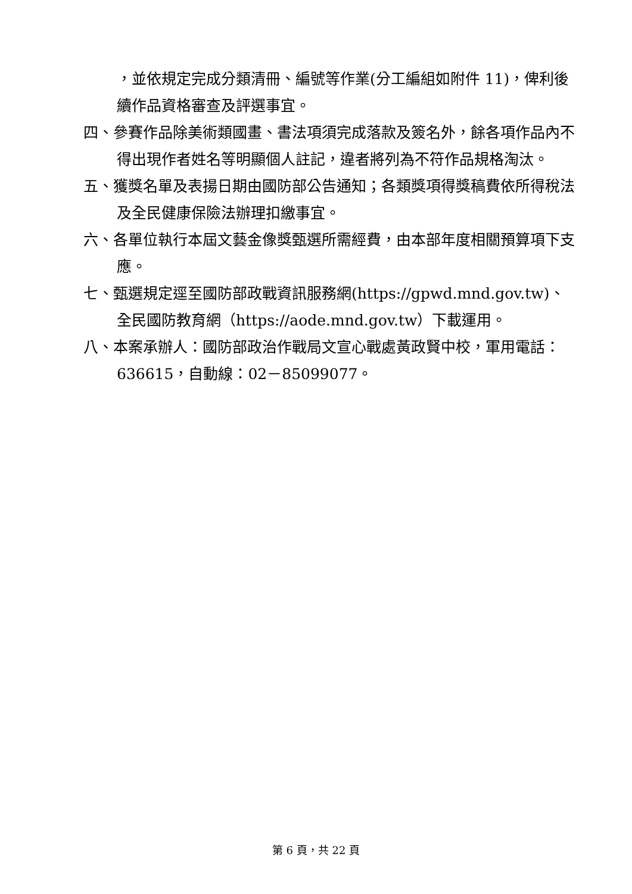，並依規定完成分類清冊、編號等作業(分工編組如附件 11)，俾利後續作品資格審查及評選事宜。
四、參賽作品除美術類國畫、書法項須完成落款及簽名外，餘各項作品內不得出現作者姓名等明顯個人註記，違者將列為不符作品規格淘汰。
五、獲獎名單及表揚日期由國防部公告通知；各類獎項得獎稿費依所得稅法及全民健康保險法辦理扣繳事宜。
六、各單位執行本屆文藝金像獎甄選所需經費，由本部年度相關預算項下支應。
七、甄選規定逕至國防部政戰資訊服務網(https://gpwd.mnd.gov.tw)、全民國防教育網（https://aode.mnd.gov.tw）下載運用。
八、本案承辦人：國防部政治作戰局文宣心戰處黃政賢中校，軍用電話：636615，自動線：02－85099077。
第 6 頁，共 22 頁